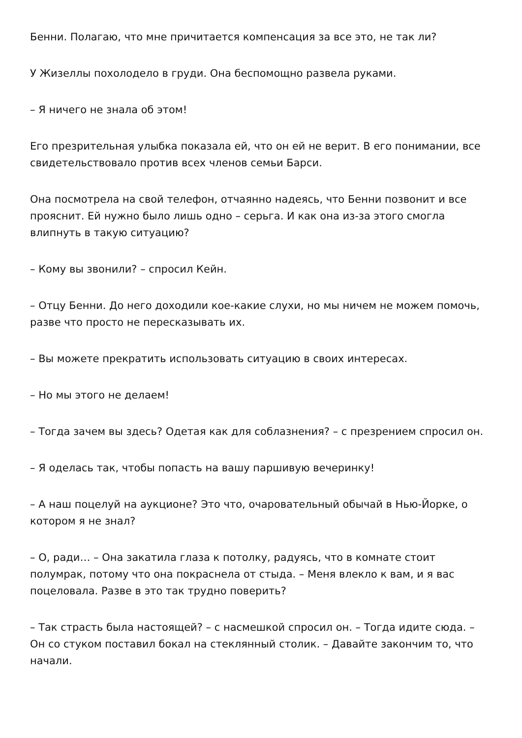Бенни. Полагаю, что мне причитается компенсация за все это, не так ли?
У Жизеллы похолодело в груди. Она беспомощно развела руками.
– Я ничего не знала об этом!
Его презрительная улыбка показала ей, что он ей не верит. В его понимании, все свидетельствовало против всех членов семьи Барси.
Она посмотрела на свой телефон, отчаянно надеясь, что Бенни позвонит и все прояснит. Ей нужно было лишь одно – серьга. И как она из-за этого смогла влипнуть в такую ситуацию?
– Кому вы звонили? – спросил Кейн.
– Отцу Бенни. До него доходили кое-какие слухи, но мы ничем не можем помочь, разве что просто не пересказывать их.
– Вы можете прекратить использовать ситуацию в своих интересах.
– Но мы этого не делаем!
– Тогда зачем вы здесь? Одетая как для соблазнения? – с презрением спросил он.
– Я оделась так, чтобы попасть на вашу паршивую вечеринку!
– А наш поцелуй на аукционе? Это что, очаровательный обычай в Нью-Йорке, о котором я не знал?
– О, ради… – Она закатила глаза к потолку, радуясь, что в комнате стоит полумрак, потому что она покраснела от стыда. – Меня влекло к вам, и я вас поцеловала. Разве в это так трудно поверить?
– Так страсть была настоящей? – с насмешкой спросил он. – Тогда идите сюда. – Он со стуком поставил бокал на стеклянный столик. – Давайте закончим то, что начали.